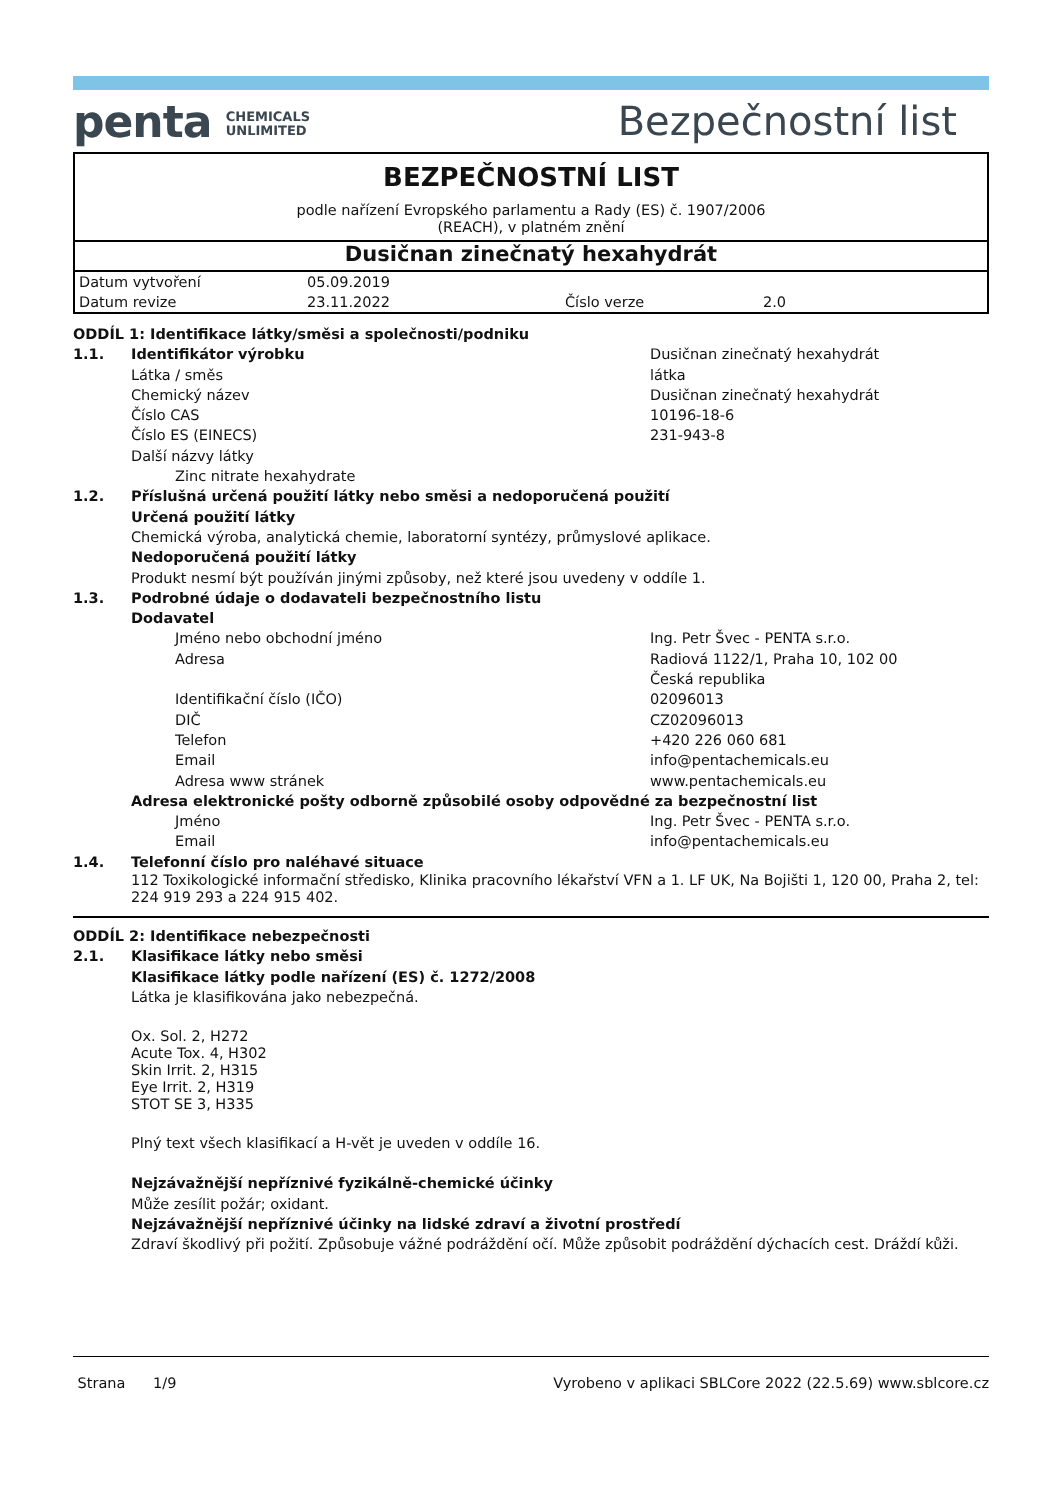penta CHEMICALS
UNLIMITED
Bezpečnostní list
BEZPEČNOSTNÍ LIST
podle nařízení Evropského parlamentu a Rady (ES) č. 1907/2006
(REACH), v platném znění
Dusičnan zinečnatý hexahydrát
| Datum vytvoření | 05.09.2019 | | |
| Datum revize | 23.11.2022 | Číslo verze | 2.0 |
| ODDÍL 1: Identifikace látky/směsi a společnosti/podniku | | | |
| 1.1. | Identifikátor výrobku | | Dusičnan zinečnatý hexahydrát |
| | Látka / směs | | látka |
| | Chemický název | | Dusičnan zinečnatý hexahydrát |
| | Číslo CAS | | 10196-18-6 |
| | Číslo ES (EINECS) | | 231-943-8 |
| | Další názvy látky | | |
| | | Zinc nitrate hexahydrate | |
| 1.2. | Příslušná určená použití látky nebo směsi a nedoporučená použití | | |
| | Určená použití látky | | |
| | Chemická výroba, analytická chemie, laboratorní syntézy, průmyslové aplikace. | | |
| | Nedoporučená použití látky | | |
| | Produkt nesmí být používán jinými způsoby, než které jsou uvedeny v oddíle 1. | | |
| 1.3. | Podrobné údaje o dodavateli bezpečnostního listu | | |
| | Dodavatel | | |
| | | Jméno nebo obchodní jméno | Ing. Petr Švec - PENTA s.r.o. |
| | | Adresa | Radiová 1122/1, Praha 10, 102 00 Česká republika |
| | | Identifikační číslo (IČO) | 02096013 |
| | | DIČ | CZ02096013 |
| | | Telefon | +420 226 060 681 |
| | | Email | info@pentachemicals.eu |
| | | Adresa www stránek | www.pentachemicals.eu |
| | Adresa elektronické pošty odborně způsobilé osoby odpovědné za bezpečnostní list | | |
| | | Jméno | Ing. Petr Švec - PENTA s.r.o. |
| | | Email | info@pentachemicals.eu |
| 1.4. | Telefonní číslo pro naléhavé situace | | |
| | 112 Toxikologické informační středisko, Klinika pracovního lékařství VFN a 1. LF UK, Na Bojišti 1, 120 00, Praha 2, tel: 224 919 293 a 224 915 402. | | |
| ODDÍL 2: Identifikace nebezpečnosti | |
| 2.1. | Klasifikace látky nebo směsi |
| | Klasifikace látky podle nařízení (ES) č. 1272/2008 |
| | Látka je klasifikována jako nebezpečná. Ox. Sol. 2, H272 Acute Tox. 4, H302 Skin Irrit. 2, H315 Eye Irrit. 2, H319 STOT SE 3, H335 Plný text všech klasifikací a H-vět je uveden v oddíle 16. |
| | Nejzávažnější nepříznivé fyzikálně-chemické účinky |
| | Může zesílit požár; oxidant. |
| | Nejzávažnější nepříznivé účinky na lidské zdraví a životní prostředí |
| | Zdraví škodlivý při požití. Způsobuje vážné podráždění očí. Může způsobit podráždění dýchacích cest. Dráždí kůži. |
Strana 1/9 Vyrobeno v aplikaci SBLCore 2022 (22.5.69) www.sblcore.cz